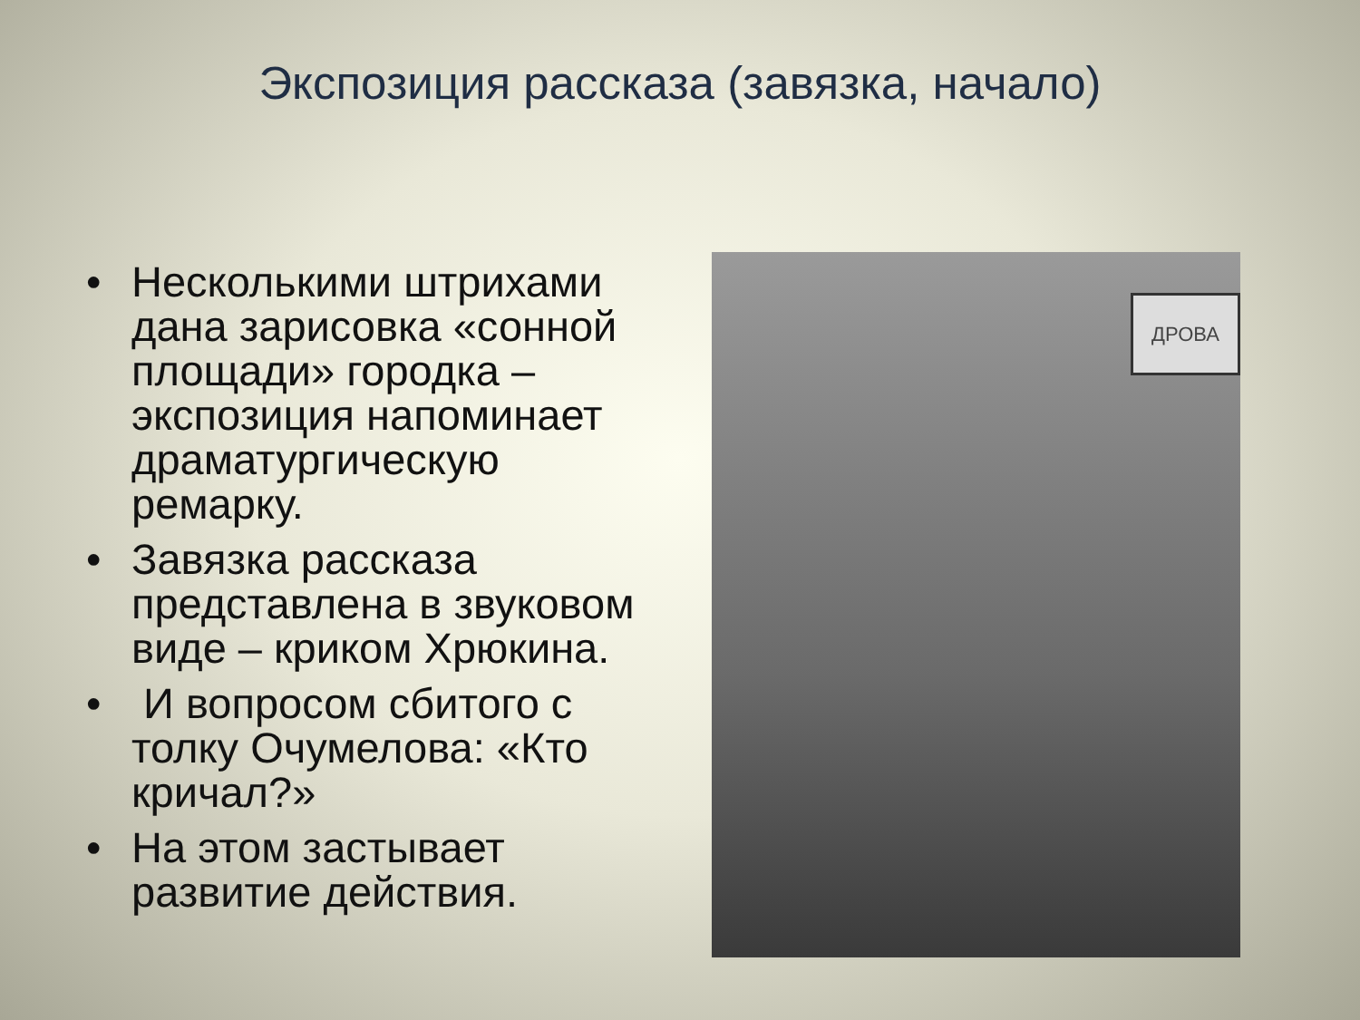Экспозиция рассказа (завязка, начало)
• Несколькими штрихами дана зарисовка «сонной площади» городка – экспозиция напоминает драматургическую ремарку.
• Завязка рассказа представлена в звуковом виде – криком Хрюкина.
• И вопросом сбитого с толку Очумелова: «Кто кричал?»
• На этом застывает развитие действия.
ДРОВА